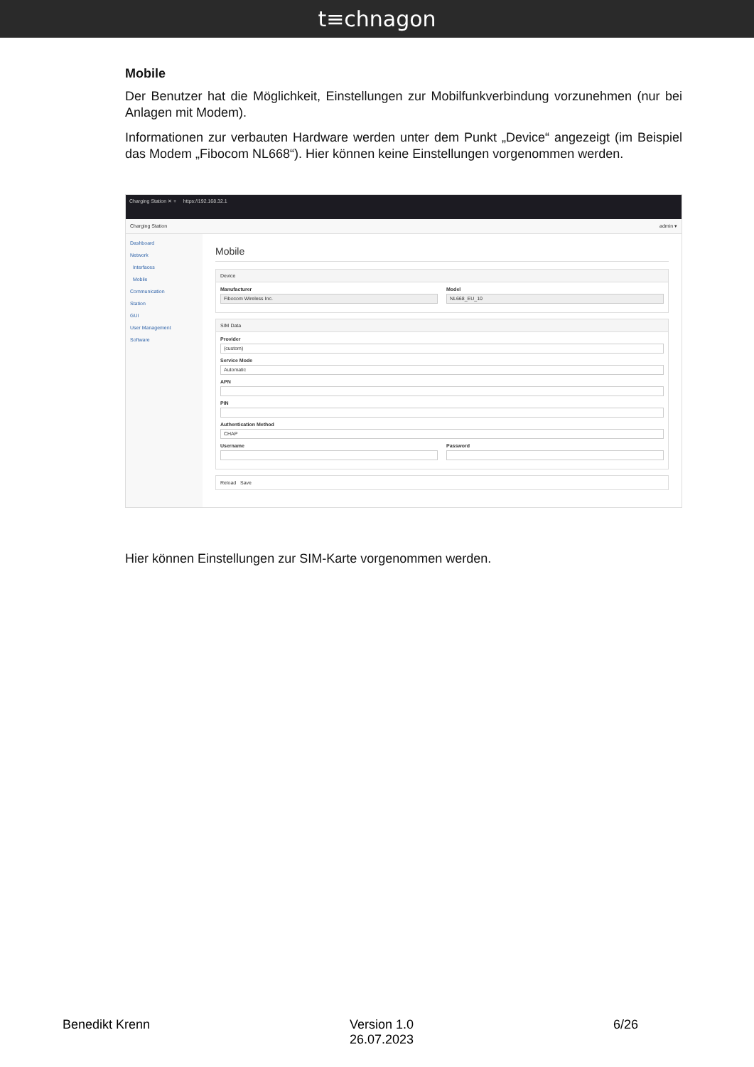t≡chnagon
Mobile
Der Benutzer hat die Möglichkeit, Einstellungen zur Mobilfunkverbindung vorzunehmen (nur bei Anlagen mit Modem).
Informationen zur verbauten Hardware werden unter dem Punkt „Device“ angezeigt (im Beispiel das Modem „Fibocom NL668“). Hier können keine Einstellungen vorgenommen werden.
Charging Station ✕ + https://192.168.32.1
Charging Station admin ▾
Dashboard
Network
Interfaces
Mobile
Communication
Station
GUI
User Management
Software
Mobile
Device
Manufacturer
Fibocom Wireless Inc.
Model
NL668_EU_10
SIM Data
Provider
(custom)
Service Mode
Automatic
APN
PIN
Authentication Method
CHAP
Username Password
Reload Save
Hier können Einstellungen zur SIM-Karte vorgenommen werden.
Benedikt Krenn Version 1.0
26.07.2023 6/26